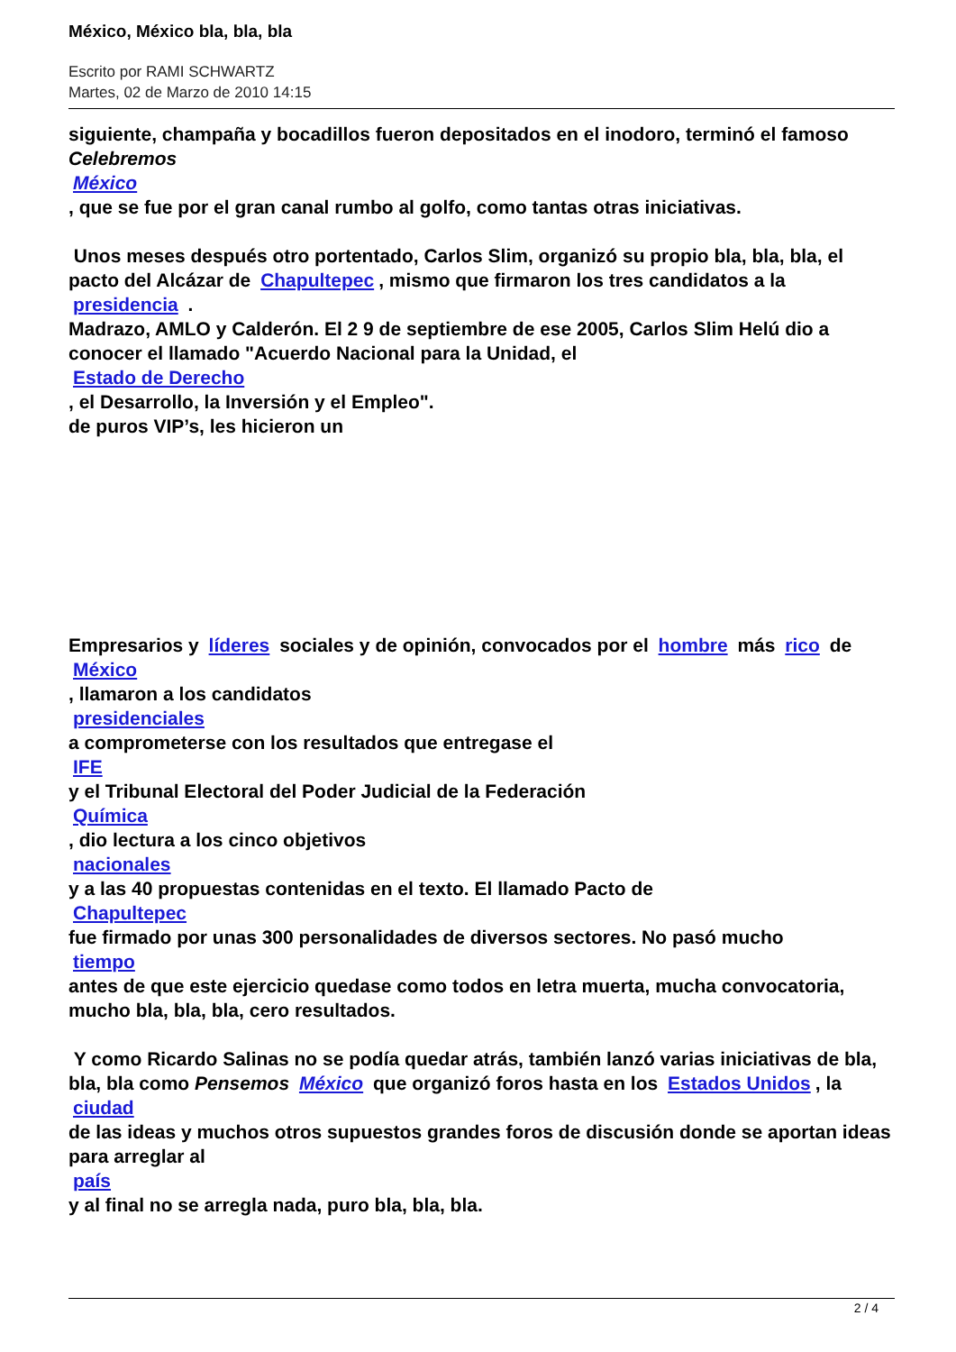México, México bla, bla, bla
Escrito por RAMI SCHWARTZ
Martes, 02 de Marzo de 2010 14:15
siguiente, champaña y bocadillos fueron depositados en el inodoro, terminó el famoso Celebremos
México
, que se fue por el gran canal rumbo al golfo, como tantas otras iniciativas.
Unos meses después otro portentado, Carlos Slim, organizó su propio bla, bla, bla, el pacto del Alcázar de Chapultepec, mismo que firmaron los tres candidatos a la presidencia .
Madrazo, AMLO y Calderón. El 2 9 de septiembre de ese 2005, Carlos Slim Helú dio a conocer el llamado "Acuerdo Nacional para la Unidad, el
Estado de Derecho
, el Desarrollo, la Inversión y el Empleo".
de puros VIP’s, les hicieron un
Empresarios y líderes sociales y de opinión, convocados por el hombre más rico de
México
, llamaron a los candidatos
presidenciales
a comprometerse con los resultados que entregase el
IFE
y el Tribunal Electoral del Poder Judicial de la Federación
Química
, dio lectura a los cinco objetivos
nacionales
y a las 40 propuestas contenidas en el texto. El llamado Pacto de
Chapultepec
fue firmado por unas 300 personalidades de diversos sectores. No pasó mucho
tiempo
antes de que este ejercicio quedase como todos en letra muerta, mucha convocatoria, mucho bla, bla, bla, cero resultados.
Y como Ricardo Salinas no se podía quedar atrás, también lanzó varias iniciativas de bla, bla, bla como Pensemos México que organizó foros hasta en los Estados Unidos, la
ciudad
de las ideas y muchos otros supuestos grandes foros de discusión donde se aportan ideas para arreglar al
país
y al final no se arregla nada, puro bla, bla, bla.
2 / 4